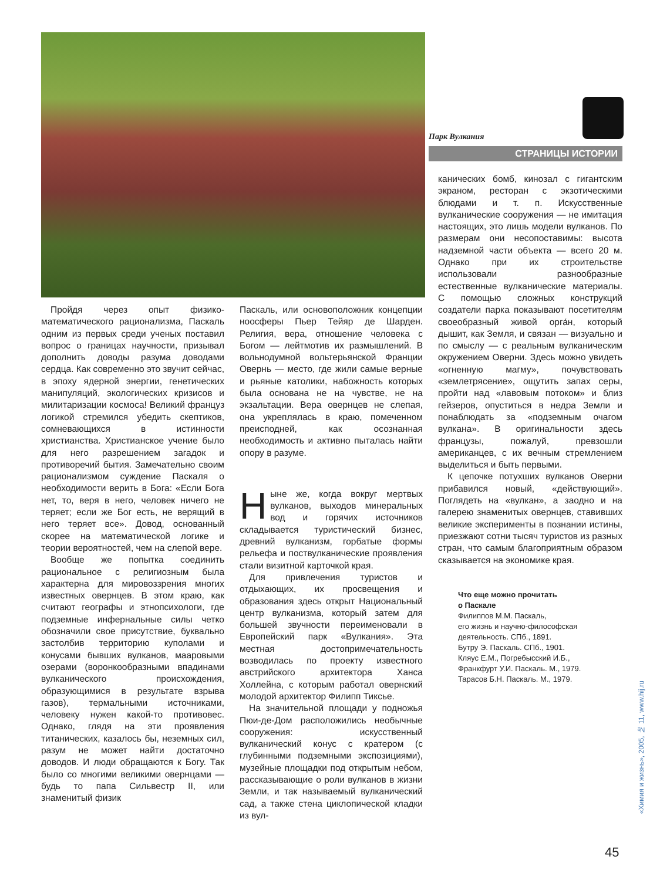Парк Вулкания
СТРАНИЦЫ ИСТОРИИ
Пройдя через опыт физико-математического рационализма, Паскаль одним из первых среди ученых поставил вопрос о границах научности, призывал дополнить доводы разума доводами сердца. Как современно это звучит сейчас, в эпоху ядерной энергии, генетических манипуляций, экологических кризисов и милитаризации космоса! Великий француз логикой стремился убедить скептиков, сомневающихся в истинности христианства. Христианское учение было для него разрешением загадок и противоречий бытия. Замечательно своим рационализмом суждение Паскаля о необходимости верить в Бога: «Если Бога нет, то, веря в него, человек ничего не теряет; если же Бог есть, не верящий в него теряет все». Довод, основанный скорее на математической логике и теории вероятностей, чем на слепой вере.
Вообще же попытка соединить рациональное с религиозным была характерна для мировоззрения многих известных овернцев. В этом краю, как считают географы и этнопсихологи, где подземные инфернальные силы четко обозначили свое присутствие, буквально застолбив территорию куполами и конусами бывших вулканов, мааровыми озерами (воронкообразными впадинами вулканического происхождения, образующимися в результате взрыва газов), термальными источниками, человеку нужен какой-то противовес. Однако, глядя на эти проявления титанических, казалось бы, неземных сил, разум не может найти достаточно доводов. И люди обращаются к Богу. Так было со многими великими овернцами — будь то папа Сильвестр II, или знаменитый физик
Паскаль, или основоположник концепции ноосферы Пьер Тейяр де Шарден. Религия, вера, отношение человека с Богом — лейтмотив их размышлений. В вольнодумной вольтерьянской Франции Овернь — место, где жили самые верные и рьяные католики, набожность которых была основана не на чувстве, не на экзальтации. Вера овернцев не слепая, она укреплялась в краю, помеченном преисподней, как осознанная необходимость и активно пыталась найти опору в разуме.
Ныне же, когда вокруг мертвых вулканов, выходов минеральных вод и горячих источников складывается туристический бизнес, древний вулканизм, горбатые формы рельефа и поствулканические проявления стали визитной карточкой края.
Для привлечения туристов и отдыхающих, их просвещения и образования здесь открыт Национальный центр вулканизма, который затем для большей звучности переименовали в Европейский парк «Вулкания». Эта местная достопримечательность возводилась по проекту известного австрийского архитектора Ханса Холлейна, с которым работал овернский молодой архитектор Филипп Тиксье.
На значительной площади у подножья Пюи-де-Дом расположились необычные сооружения: искусственный вулканический конус с кратером (с глубинными подземными экспозициями), музейные площадки под открытым небом, рассказывающие о роли вулканов в жизни Земли, и так называемый вулканический сад, а также стена циклопической кладки из вул-
канических бомб, кинозал с гигантским экраном, ресторан с экзотическими блюдами и т. п. Искусственные вулканические сооружения — не имитация настоящих, это лишь модели вулканов. По размерам они несопоставимы: высота надземной части объекта — всего 20 м. Однако при их строительстве использовали разнообразные естественные вулканические материалы. С помощью сложных конструкций создатели парка показывают посетителям своеобразный живой орга́н, который дышит, как Земля, и связан — визуально и по смыслу — с реальным вулканическим окружением Оверни. Здесь можно увидеть «огненную магму», почувствовать «землетрясение», ощутить запах серы, пройти над «лавовым потоком» и близ гейзеров, опуститься в недра Земли и понаблюдать за «подземным очагом вулкана». В оригинальности здесь французы, пожалуй, превзошли американцев, с их вечным стремлением выделиться и быть первыми.
К цепочке потухших вулканов Оверни прибавился новый, «действующий». Поглядеть на «вулкан», а заодно и на галерею знаменитых овернцев, ставивших великие эксперименты в познании истины, приезжают сотни тысяч туристов из разных стран, что самым благоприятным образом сказывается на экономике края.
Что еще можно прочитать
о Паскале
Филиппов М.М. Паскаль,
его жизнь и научно-философская
деятельность. СПб., 1891.
Бутру Э. Паскаль. СПб., 1901.
Кляус Е.М., Погребысский И.Б.,
Франкфурт У.И. Паскаль. М., 1979.
Тарасов Б.Н. Паскаль. М., 1979.
«Химия и жизнь», 2005, № 11, www.hij.ru
45